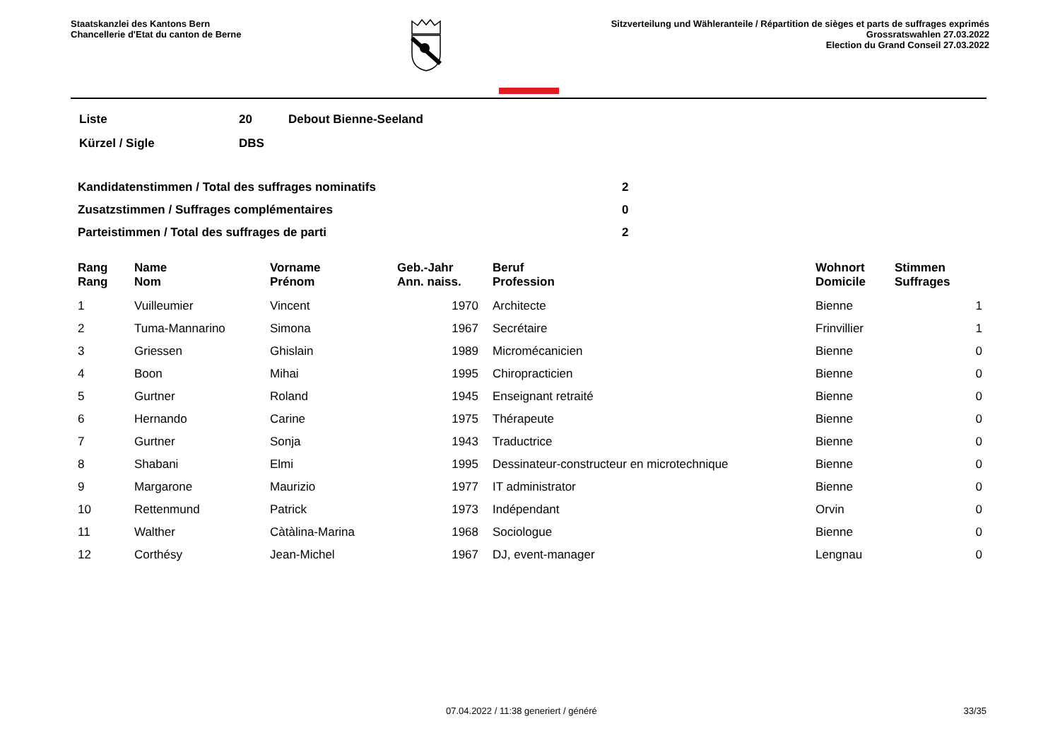Staatskanzlei des Kantons Bern
Chancellerie d'Etat du canton de Berne
Sitzverteilung und Wähleranteile / Répartition de sièges et parts de suffrages exprimés
Grossratswahlen 27.03.2022
Election du Grand Conseil 27.03.2022
| Liste | 20 | Debout Bienne-Seeland |
| Kürzel / Sigle | DBS | |
| Kandidatenstimmen / Total des suffrages nominatifs | 2 |
| Zusatzstimmen / Suffrages complémentaires | 0 |
| Parteistimmen / Total des suffrages de parti | 2 |
| Rang Rang | | Name Nom | Vorname Prénom | Geb.-Jahr Ann. naiss. | | Beruf Profession | Wohnort Domicile | Stimmen Suffrages |
| --- | --- | --- | --- | --- | --- | --- | --- | --- |
| 1 | | Vuilleumier | Vincent | 1970 | | Architecte | Bienne | 1 |
| 2 | | Tuma-Mannarino | Simona | 1967 | | Secrétaire | Frinvillier | 1 |
| 3 | | Griessen | Ghislain | 1989 | | Micromécanicien | Bienne | 0 |
| 4 | | Boon | Mihai | 1995 | | Chiropracticien | Bienne | 0 |
| 5 | | Gurtner | Roland | 1945 | | Enseignant retraité | Bienne | 0 |
| 6 | | Hernando | Carine | 1975 | | Thérapeute | Bienne | 0 |
| 7 | | Gurtner | Sonja | 1943 | | Traductrice | Bienne | 0 |
| 8 | | Shabani | Elmi | 1995 | | Dessinateur-constructeur en microtechnique | Bienne | 0 |
| 9 | | Margarone | Maurizio | 1977 | | IT administrator | Bienne | 0 |
| 10 | | Rettenmund | Patrick | 1973 | | Indépendant | Orvin | 0 |
| 11 | | Walther | Càtàlina-Marina | 1968 | | Sociologue | Bienne | 0 |
| 12 | | Corthésy | Jean-Michel | 1967 | | DJ, event-manager | Lengnau | 0 |
07.04.2022 / 11:38 generiert / généré 33/35